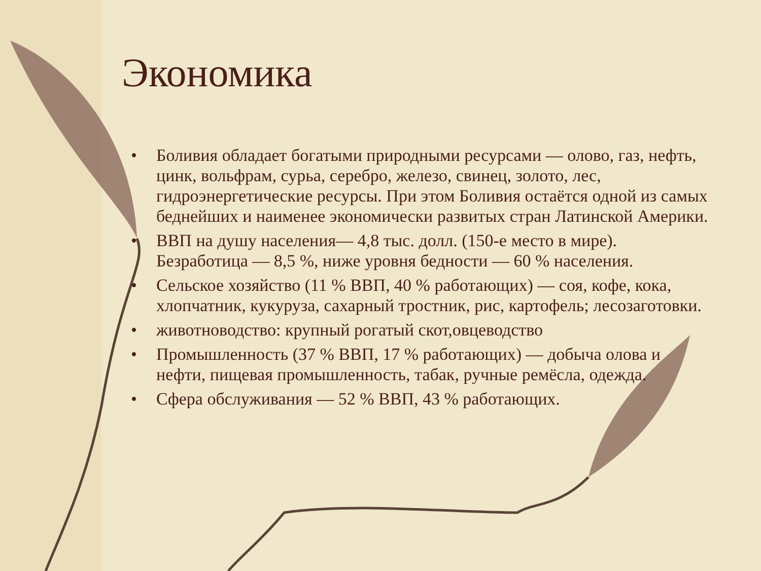Экономика
• Боливия обладает богатыми природными ресурсами — олово, газ, нефть, цинк, вольфрам, сурьа, серебро, железо, свинец, золото, лес, гидроэнергетические ресурсы. При этом Боливия остаётся одной из самых беднейших и наименее экономически развитых стран Латинской Америки.
• ВВП на душу населения— 4,8 тыс. долл. (150-е место в мире). Безработица — 8,5 %, ниже уровня бедности — 60 % населения.
• Сельское хозяйство (11 % ВВП, 40 % работающих) — соя, кофе, кока, хлопчатник, кукуруза, сахарный тростник, рис, картофель; лесозаготовки.
• животноводство: крупный рогатый скот,овцеводство
• Промышленность (37 % ВВП, 17 % работающих) — добыча олова и нефти, пищевая промышленность, табак, ручные ремёсла, одежда.
• Сфера обслуживания — 52 % ВВП, 43 % работающих.